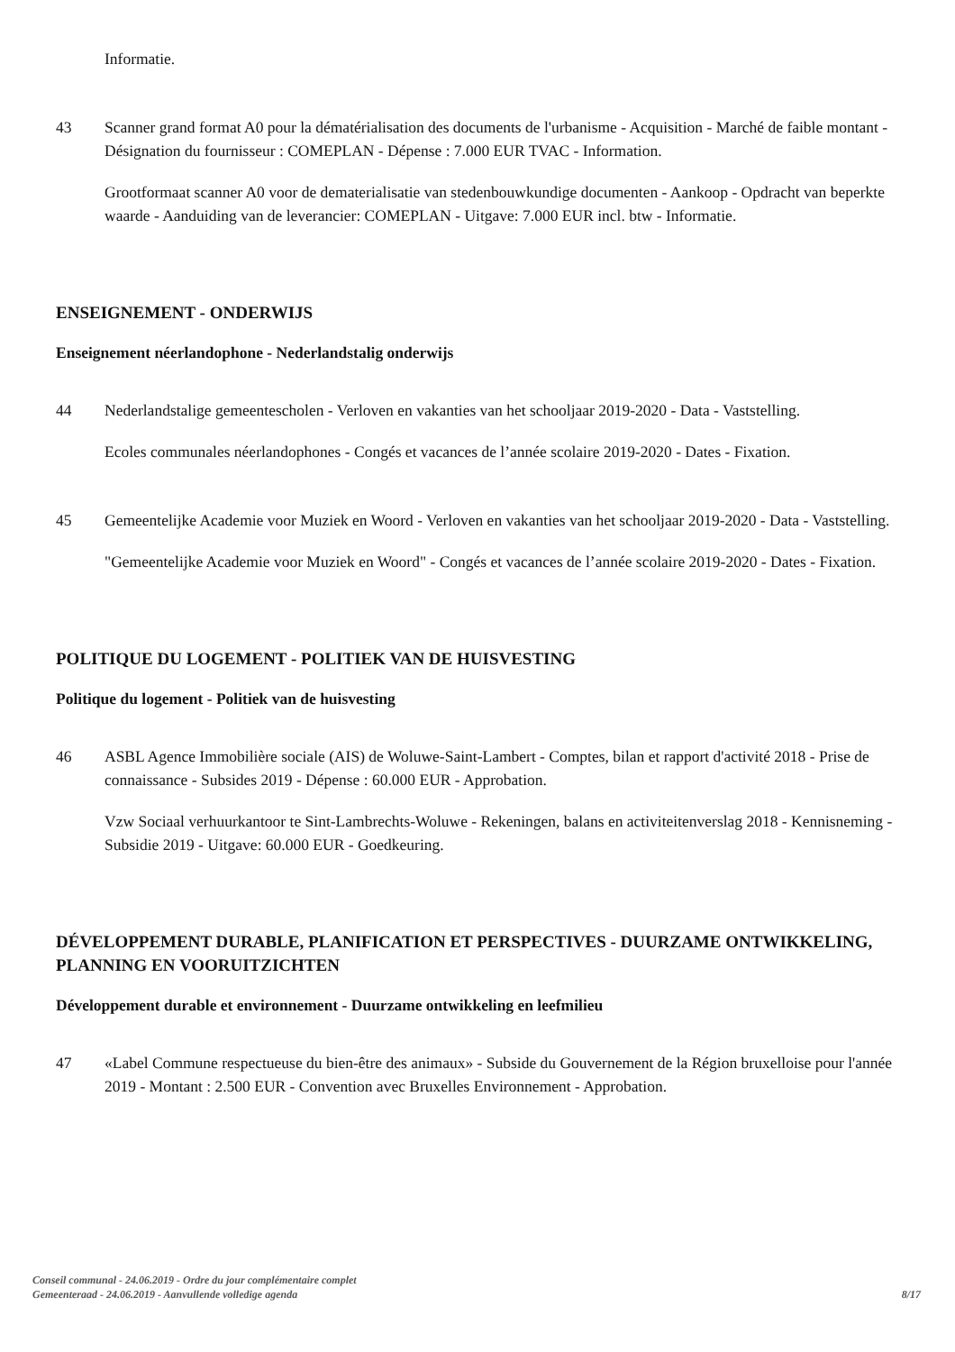Informatie.
43 Scanner grand format A0 pour la dématérialisation des documents de l'urbanisme - Acquisition - Marché de faible montant - Désignation du fournisseur : COMEPLAN - Dépense : 7.000 EUR TVAC - Information.
Grootformaat scanner A0 voor de dematerialisatie van stedenbouwkundige documenten - Aankoop - Opdracht van beperkte waarde - Aanduiding van de leverancier: COMEPLAN - Uitgave: 7.000 EUR incl. btw - Informatie.
ENSEIGNEMENT - ONDERWIJS
Enseignement néerlandophone - Nederlandstalig onderwijs
44 Nederlandstalige gemeentescholen - Verloven en vakanties van het schooljaar 2019-2020 - Data - Vaststelling.
Ecoles communales néerlandophones - Congés et vacances de l’année scolaire 2019-2020 - Dates - Fixation.
45 Gemeentelijke Academie voor Muziek en Woord - Verloven en vakanties van het schooljaar 2019-2020 - Data - Vaststelling.
"Gemeentelijke Academie voor Muziek en Woord" - Congés et vacances de l’année scolaire 2019-2020 - Dates - Fixation.
POLITIQUE DU LOGEMENT - POLITIEK VAN DE HUISVESTING
Politique du logement - Politiek van de huisvesting
46 ASBL Agence Immobilière sociale (AIS) de Woluwe-Saint-Lambert - Comptes, bilan et rapport d'activité 2018 - Prise de connaissance - Subsides 2019 - Dépense : 60.000 EUR - Approbation.
Vzw Sociaal verhuurkantoor te Sint-Lambrechts-Woluwe - Rekeningen, balans en activiteitenverslag 2018 - Kennisneming - Subsidie 2019 - Uitgave: 60.000 EUR - Goedkeuring.
DÉVELOPPEMENT DURABLE, PLANIFICATION ET PERSPECTIVES - DUURZAME ONTWIKKELING, PLANNING EN VOORUITZICHTEN
Développement durable et environnement - Duurzame ontwikkeling en leefmilieu
47 «Label Commune respectueuse du bien-être des animaux» - Subside du Gouvernement de la Région bruxelloise pour l'année 2019 - Montant : 2.500 EUR - Convention avec Bruxelles Environnement - Approbation.
Conseil communal - 24.06.2019 - Ordre du jour complémentaire complet
Gemeenteraad - 24.06.2019 - Aanvullende volledige agenda
8/17